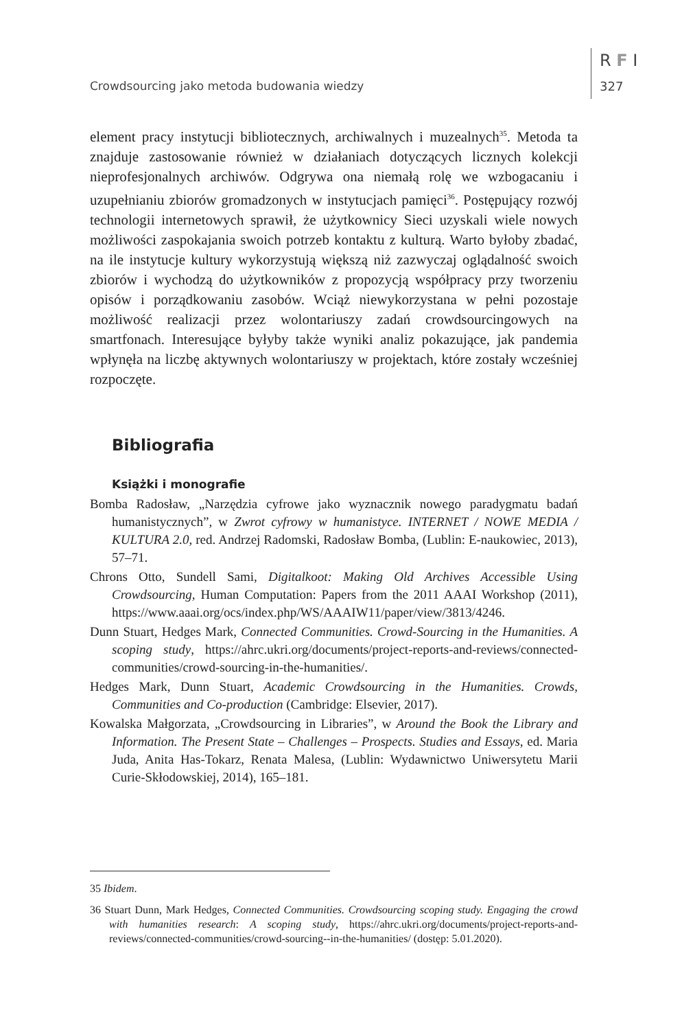Crowdsourcing jako metoda budowania wiedzy
R F I
327
element pracy instytucji bibliotecznych, archiwalnych i muzealnych<sup>35</sup>. Metoda ta znajduje zastosowanie również w działaniach dotyczących licznych kolekcji nieprofesjonalnych archiwów. Odgrywa ona niemałą rolę we wzbogacaniu i uzupełnianiu zbiorów gromadzonych w instytucjach pamięci<sup>36</sup>. Postępujący rozwój technologii internetowych sprawił, że użytkownicy Sieci uzyskali wiele nowych możliwości zaspokajania swoich potrzeb kontaktu z kulturą. Warto byłoby zbadać, na ile instytucje kultury wykorzystują większą niż zazwyczaj oglądalność swoich zbiorów i wychodzą do użytkowników z propozycją współpracy przy tworzeniu opisów i porządkowaniu zasobów. Wciąż niewykorzystana w pełni pozostaje możliwość realizacji przez wolontariuszy zadań crowdsourcingowych na smartfonach. Interesujące byłyby także wyniki analiz pokazujące, jak pandemia wpłynęła na liczbę aktywnych wolontariuszy w projektach, które zostały wcześniej rozpoczęte.
Bibliografia
Książki i monografie
Bomba Radosław, „Narzędzia cyfrowe jako wyznacznik nowego paradygmatu badań humanistycznych”, w Zwrot cyfrowy w humanistyce. INTERNET / NOWE MEDIA / KULTURA 2.0, red. Andrzej Radomski, Radosław Bomba, (Lublin: E-naukowiec, 2013), 57–71.
Chrons Otto, Sundell Sami, Digitalkoot: Making Old Archives Accessible Using Crowdsourcing, Human Computation: Papers from the 2011 AAAI Workshop (2011), https://www.aaai.org/ocs/index.php/WS/AAAIW11/paper/view/3813/4246.
Dunn Stuart, Hedges Mark, Connected Communities. Crowd-Sourcing in the Humanities. A scoping study, https://ahrc.ukri.org/documents/project-reports-and-reviews/connected-communities/crowd-sourcing-in-the-humanities/.
Hedges Mark, Dunn Stuart, Academic Crowdsourcing in the Humanities. Crowds, Communities and Co-production (Cambridge: Elsevier, 2017).
Kowalska Małgorzata, „Crowdsourcing in Libraries”, w Around the Book the Library and Information. The Present State – Challenges – Prospects. Studies and Essays, ed. Maria Juda, Anita Has-Tokarz, Renata Malesa, (Lublin: Wydawnictwo Uniwersytetu Marii Curie-Skłodowskiej, 2014), 165–181.
35 Ibidem.
36 Stuart Dunn, Mark Hedges, Connected Communities. Crowdsourcing scoping study. Engaging the crowd with humanities research: A scoping study, https://ahrc.ukri.org/documents/project-reports-and-reviews/connected-communities/crowd-sourcing--in-the-humanities/ (dostęp: 5.01.2020).